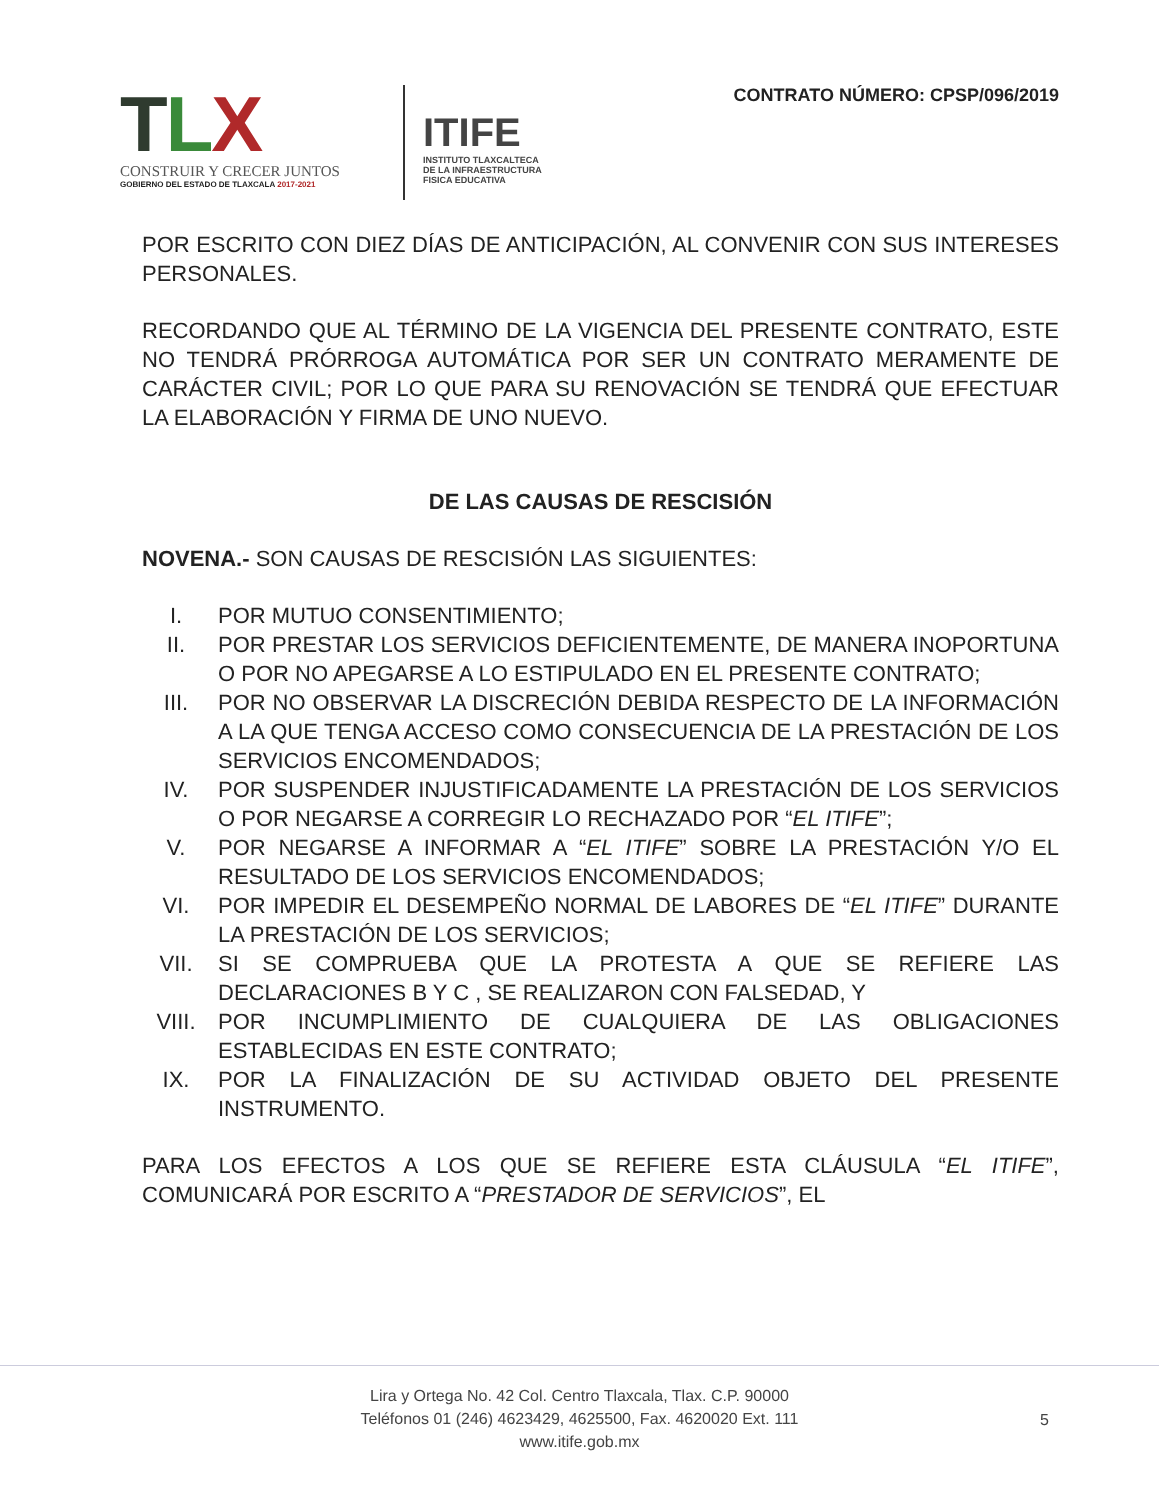TLX
CONSTRUIR Y CRECER JUNTOS
GOBIERNO DEL ESTADO DE TLAXCALA 2017-2021
ITIFE
INSTITUTO TLAXCALTECA
DE LA INFRAESTRUCTURA
FISICA EDUCATIVA
CONTRATO NÚMERO: CPSP/096/2019
POR ESCRITO CON DIEZ DÍAS DE ANTICIPACIÓN, AL CONVENIR CON SUS INTERESES PERSONALES.
RECORDANDO QUE AL TÉRMINO DE LA VIGENCIA DEL PRESENTE CONTRATO, ESTE NO TENDRÁ PRÓRROGA AUTOMÁTICA POR SER UN CONTRATO MERAMENTE DE CARÁCTER CIVIL; POR LO QUE PARA SU RENOVACIÓN SE TENDRÁ QUE EFECTUAR LA ELABORACIÓN Y FIRMA DE UNO NUEVO.
DE LAS CAUSAS DE RESCISIÓN
NOVENA.- SON CAUSAS DE RESCISIÓN LAS SIGUIENTES:
I. POR MUTUO CONSENTIMIENTO;
II. POR PRESTAR LOS SERVICIOS DEFICIENTEMENTE, DE MANERA INOPORTUNA O POR NO APEGARSE A LO ESTIPULADO EN EL PRESENTE CONTRATO;
III. POR NO OBSERVAR LA DISCRECIÓN DEBIDA RESPECTO DE LA INFORMACIÓN A LA QUE TENGA ACCESO COMO CONSECUENCIA DE LA PRESTACIÓN DE LOS SERVICIOS ENCOMENDADOS;
IV. POR SUSPENDER INJUSTIFICADAMENTE LA PRESTACIÓN DE LOS SERVICIOS O POR NEGARSE A CORREGIR LO RECHAZADO POR “EL ITIFE”;
V. POR NEGARSE A INFORMAR A “EL ITIFE” SOBRE LA PRESTACIÓN Y/O EL RESULTADO DE LOS SERVICIOS ENCOMENDADOS;
VI. POR IMPEDIR EL DESEMPEÑO NORMAL DE LABORES DE “EL ITIFE” DURANTE LA PRESTACIÓN DE LOS SERVICIOS;
VII. SI SE COMPRUEBA QUE LA PROTESTA A QUE SE REFIERE LAS DECLARACIONES B Y C , SE REALIZARON CON FALSEDAD, Y
VIII. POR INCUMPLIMIENTO DE CUALQUIERA DE LAS OBLIGACIONES ESTABLECIDAS EN ESTE CONTRATO;
IX. POR LA FINALIZACIÓN DE SU ACTIVIDAD OBJETO DEL PRESENTE INSTRUMENTO.
PARA LOS EFECTOS A LOS QUE SE REFIERE ESTA CLÁUSULA “EL ITIFE”, COMUNICARÁ POR ESCRITO A “PRESTADOR DE SERVICIOS”, EL
Lira y Ortega No. 42 Col. Centro Tlaxcala, Tlax. C.P. 90000
Teléfonos 01 (246) 4623429, 4625500, Fax. 4620020 Ext. 111
www.itife.gob.mx
5